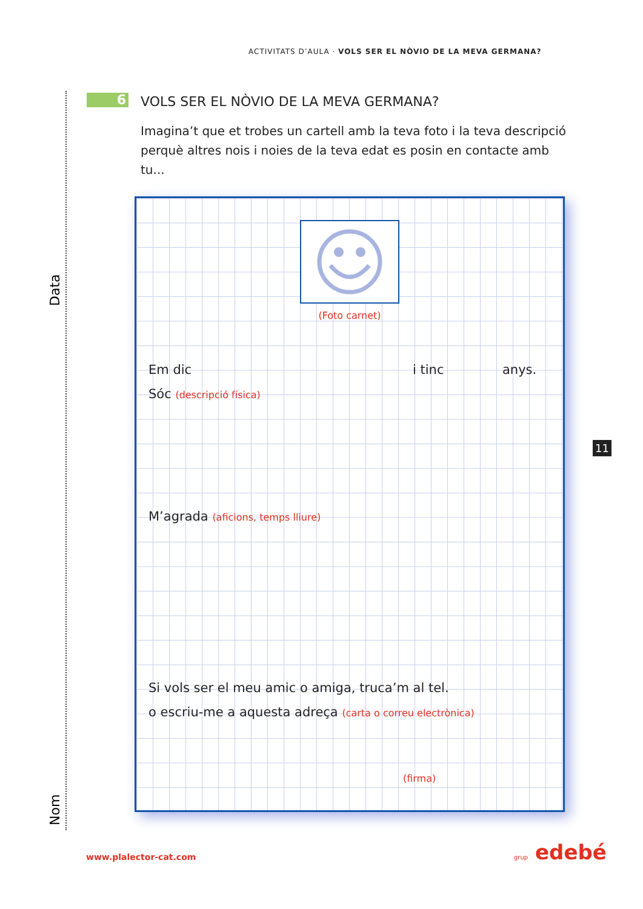ACTIVITATS D’AULA · VOLS SER EL NÒVIO DE LA MEVA GERMANA?
Data
Nom
6
VOLS SER EL NÒVIO DE LA MEVA GERMANA?
Imagina’t que et trobes un cartell amb la teva foto i la teva descripció perquè altres nois i noies de la teva edat es posin en contacte amb tu...
(Foto carnet)
Em dic i tinc anys.
Sóc (descripció física)
M’agrada (aficions, temps lliure)
Si vols ser el meu amic o amiga, truca’m al tel.
o escriu-me a aquesta adreça (carta o correu electrònica)
(firma)
11
www.plalector-cat.com grup edebé